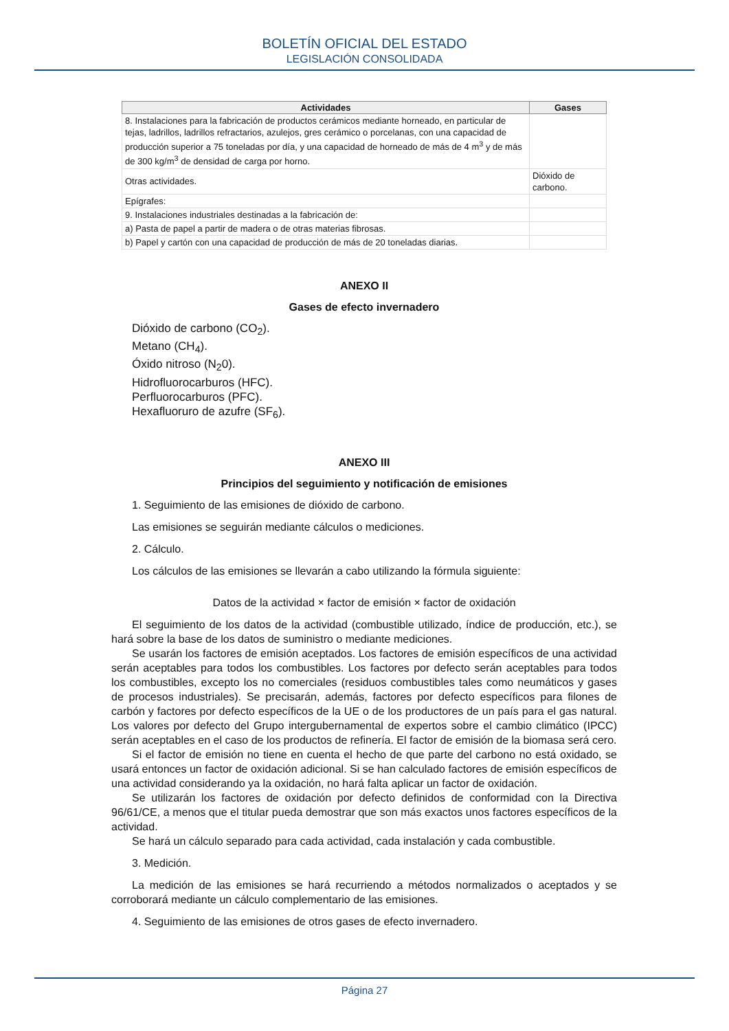BOLETÍN OFICIAL DEL ESTADO
LEGISLACIÓN CONSOLIDADA
| Actividades | Gases |
| --- | --- |
| 8. Instalaciones para la fabricación de productos cerámicos mediante horneado, en particular de tejas, ladrillos, ladrillos refractarios, azulejos, gres cerámico o porcelanas, con una capacidad de producción superior a 75 toneladas por día, y una capacidad de horneado de más de 4 m<sup>3</sup> y de más de 300 kg/m<sup>3</sup> de densidad de carga por horno. | |
| Otras actividades. | Dióxido de carbono. |
| Epígrafes: | |
| 9. Instalaciones industriales destinadas a la fabricación de: | |
| a) Pasta de papel a partir de madera o de otras materias fibrosas. | |
| b) Papel y cartón con una capacidad de producción de más de 20 toneladas diarias. | |
ANEXO II
Gases de efecto invernadero
Dióxido de carbono (CO<sub>2</sub>).
Metano (CH<sub>4</sub>).
Óxido nitroso (N<sub>2</sub>0).
Hidrofluorocarburos (HFC).
Perfluorocarburos (PFC).
Hexafluoruro de azufre (SF<sub>6</sub>).
ANEXO III
Principios del seguimiento y notificación de emisiones
1. Seguimiento de las emisiones de dióxido de carbono.
Las emisiones se seguirán mediante cálculos o mediciones.
2. Cálculo.
Los cálculos de las emisiones se llevarán a cabo utilizando la fórmula siguiente:
Datos de la actividad × factor de emisión × factor de oxidación
El seguimiento de los datos de la actividad (combustible utilizado, índice de producción, etc.), se hará sobre la base de los datos de suministro o mediante mediciones.
Se usarán los factores de emisión aceptados. Los factores de emisión específicos de una actividad serán aceptables para todos los combustibles. Los factores por defecto serán aceptables para todos los combustibles, excepto los no comerciales (residuos combustibles tales como neumáticos y gases de procesos industriales). Se precisarán, además, factores por defecto específicos para filones de carbón y factores por defecto específicos de la UE o de los productores de un país para el gas natural. Los valores por defecto del Grupo intergubernamental de expertos sobre el cambio climático (IPCC) serán aceptables en el caso de los productos de refinería. El factor de emisión de la biomasa será cero.
Si el factor de emisión no tiene en cuenta el hecho de que parte del carbono no está oxidado, se usará entonces un factor de oxidación adicional. Si se han calculado factores de emisión específicos de una actividad considerando ya la oxidación, no hará falta aplicar un factor de oxidación.
Se utilizarán los factores de oxidación por defecto definidos de conformidad con la Directiva 96/61/CE, a menos que el titular pueda demostrar que son más exactos unos factores específicos de la actividad.
Se hará un cálculo separado para cada actividad, cada instalación y cada combustible.
3. Medición.
La medición de las emisiones se hará recurriendo a métodos normalizados o aceptados y se corroborará mediante un cálculo complementario de las emisiones.
4. Seguimiento de las emisiones de otros gases de efecto invernadero.
Página 27